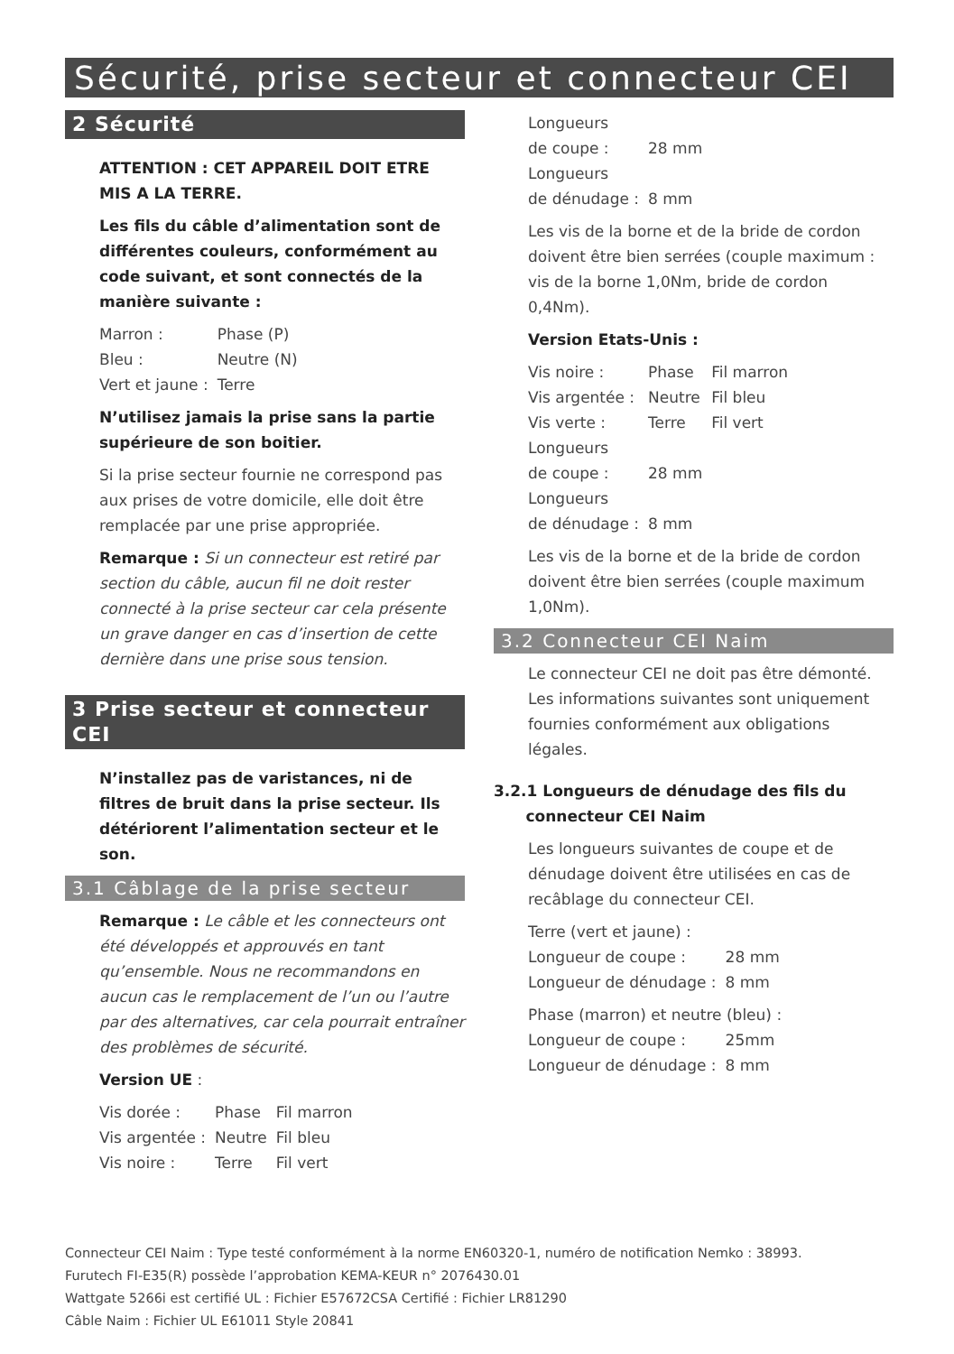Sécurité, prise secteur et connecteur CEI
2 Sécurité
ATTENTION : CET APPAREIL DOIT ETRE
MIS A LA TERRE.
Les fils du câble d’alimentation sont de différentes couleurs, conformément au code suivant, et sont connectés de la manière suivante :
| Marron : | Phase (P) |
| Bleu : | Neutre (N) |
| Vert et jaune : | Terre |
N’utilisez jamais la prise sans la partie supérieure de son boitier.
Si la prise secteur fournie ne correspond pas aux prises de votre domicile, elle doit être remplacée par une prise appropriée.
Remarque : Si un connecteur est retiré par section du câble, aucun fil ne doit rester connecté à la prise secteur car cela présente un grave danger en cas d’insertion de cette dernière dans une prise sous tension.
3 Prise secteur et connecteur CEI
N’installez pas de varistances, ni de filtres de bruit dans la prise secteur. Ils détériorent l’alimentation secteur et le son.
3.1 Câblage de la prise secteur
Remarque : Le câble et les connecteurs ont été développés et approuvés en tant qu’ensemble. Nous ne recommandons en aucun cas le remplacement de l’un ou l’autre par des alternatives, car cela pourrait entraîner des problèmes de sécurité.
Version UE :
| Vis dorée : | Phase | Fil marron |
| Vis argentée : | Neutre | Fil bleu |
| Vis noire : | Terre | Fil vert |
| Longueurs de coupe : | 28 mm |
| Longueurs de dénudage : | 8 mm |
Les vis de la borne et de la bride de cordon doivent être bien serrées (couple maximum : vis de la borne 1,0Nm, bride de cordon 0,4Nm).
Version Etats-Unis :
| Vis noire : | Phase | Fil marron |
| Vis argentée : | Neutre | Fil bleu |
| Vis verte : | Terre | Fil vert |
| Longueurs de coupe : | 28 mm | |
| Longueurs de dénudage : | 8 mm | |
Les vis de la borne et de la bride de cordon doivent être bien serrées (couple maximum 1,0Nm).
3.2 Connecteur CEI Naim
Le connecteur CEI ne doit pas être démonté. Les informations suivantes sont uniquement fournies conformément aux obligations légales.
3.2.1 Longueurs de dénudage des fils du
connecteur CEI Naim
Les longueurs suivantes de coupe et de dénudage doivent être utilisées en cas de recâblage du connecteur CEI.
Terre (vert et jaune) :
| Longueur de coupe : | 28 mm |
| Longueur de dénudage : | 8 mm |
Phase (marron) et neutre (bleu) :
| Longueur de coupe : | 25mm |
| Longueur de dénudage : | 8 mm |
Connecteur CEI Naim : Type testé conformément à la norme EN60320-1, numéro de notification Nemko : 38993.
Furutech FI-E35(R) possède l’approbation KEMA-KEUR n° 2076430.01
Wattgate 5266i est certifié UL : Fichier E57672CSA Certifié : Fichier LR81290
Câble Naim : Fichier UL E61011 Style 20841